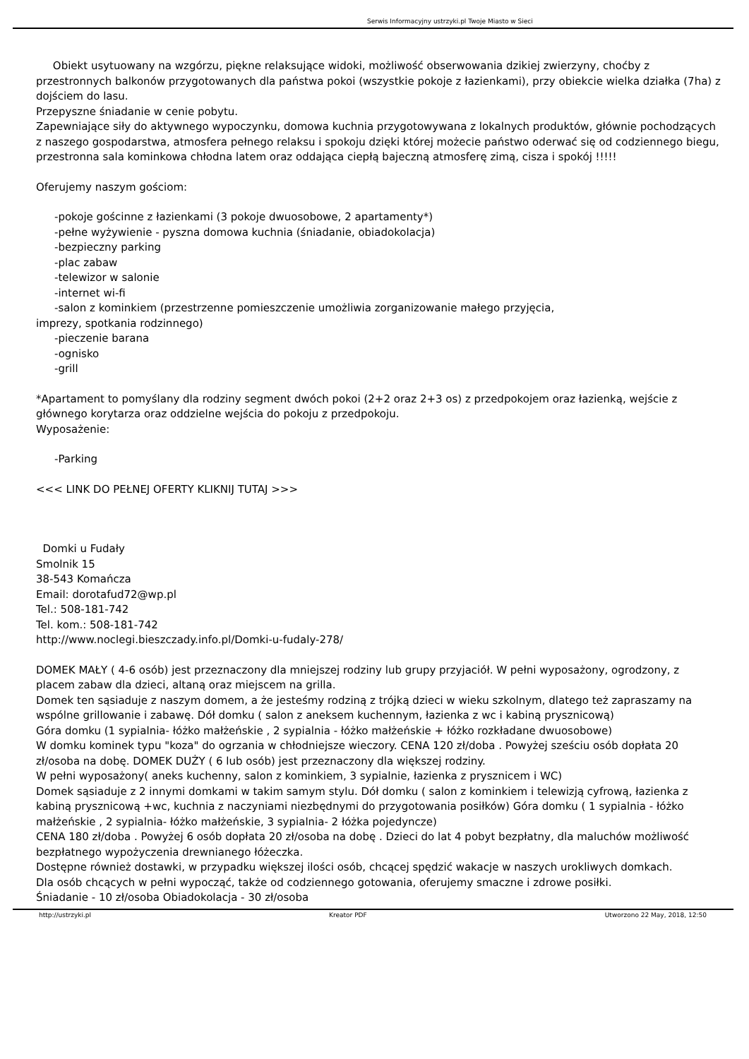Serwis Informacyjny ustrzyki.pl Twoje Miasto w Sieci
Obiekt usytuowany na wzgórzu, piękne relaksujące widoki, możliwość obserwowania dzikiej zwierzyny, choćby z przestronnych balkonów przygotowanych dla państwa pokoi (wszystkie pokoje z łazienkami), przy obiekcie wielka działka (7ha) z dojściem do lasu.
Przepyszne śniadanie w cenie pobytu.
Zapewniające siły do aktywnego wypoczynku, domowa kuchnia przygotowywana z lokalnych produktów, głównie pochodzących z naszego gospodarstwa, atmosfera pełnego relaksu i spokoju dzięki której możecie państwo oderwać się od codziennego biegu, przestronna sala kominkowa chłodna latem oraz oddająca ciepłą bajeczną atmosferę zimą, cisza i spokój !!!!!
Oferujemy naszym gościom:
-pokoje gościnne z łazienkami (3 pokoje dwuosobowe, 2 apartamenty*)
-pełne wyżywienie - pyszna domowa kuchnia (śniadanie, obiadokolacja)
-bezpieczny parking
-plac zabaw
-telewizor w salonie
-internet wi-fi
-salon z kominkiem (przestrzenne pomieszczenie umożliwia zorganizowanie małego przyjęcia,
imprezy, spotkania rodzinnego)
-pieczenie barana
-ognisko
-grill
*Apartament to pomyślany dla rodziny segment dwóch pokoi (2+2 oraz 2+3 os) z przedpokojem oraz łazienką, wejście z głównego korytarza oraz oddzielne wejścia do pokoju z przedpokoju.
Wyposażenie:
-Parking
<<< LINK DO PEŁNEJ OFERTY KLIKNIJ TUTAJ >>>
Domki u Fudały
Smolnik 15
38-543 Komańcza
Email: dorotafud72@wp.pl
Tel.: 508-181-742
Tel. kom.: 508-181-742
http://www.noclegi.bieszczady.info.pl/Domki-u-fudaly-278/
DOMEK MAŁY ( 4-6 osób) jest przeznaczony dla mniejszej rodziny lub grupy przyjaciół. W pełni wyposażony, ogrodzony, z placem zabaw dla dzieci, altaną oraz miejscem na grilla.
Domek ten sąsiaduje z naszym domem, a że jesteśmy rodziną z trójką dzieci w wieku szkolnym, dlatego też zapraszamy na wspólne grillowanie i zabawę. Dół domku ( salon z aneksem kuchennym, łazienka z wc i kabiną prysznicową)
Góra domku (1 sypialnia- łóżko małżeńskie , 2 sypialnia - łóżko małżeńskie + łóżko rozkładane dwuosobowe)
W domku kominek typu "koza" do ogrzania w chłodniejsze wieczory. CENA 120 zł/doba . Powyżej sześciu osób dopłata 20 zł/osoba na dobę. DOMEK DUŻY ( 6 lub osób) jest przeznaczony dla większej rodziny.
W pełni wyposażony( aneks kuchenny, salon z kominkiem, 3 sypialnie, łazienka z prysznicem i WC)
Domek sąsiaduje z 2 innymi domkami w takim samym stylu. Dół domku ( salon z kominkiem i telewizją cyfrową, łazienka z kabiną prysznicową +wc, kuchnia z naczyniami niezbędnymi do przygotowania posiłków) Góra domku ( 1 sypialnia - łóżko małżeńskie , 2 sypialnia- łóżko małżeńskie, 3 sypialnia- 2 łóżka pojedyncze)
CENA 180 zł/doba . Powyżej 6 osób dopłata 20 zł/osoba na dobę . Dzieci do lat 4 pobyt bezpłatny, dla maluchów możliwość bezpłatnego wypożyczenia drewnianego łóżeczka.
Dostępne również dostawki, w przypadku większej ilości osób, chcącej spędzić wakacje w naszych urokliwych domkach.
Dla osób chcących w pełni wypocząć, także od codziennego gotowania, oferujemy smaczne i zdrowe posiłki.
Śniadanie - 10 zł/osoba Obiadokolacja - 30 zł/osoba
http://ustrzyki.pl Kreator PDF Utworzono 22 May, 2018, 12:50